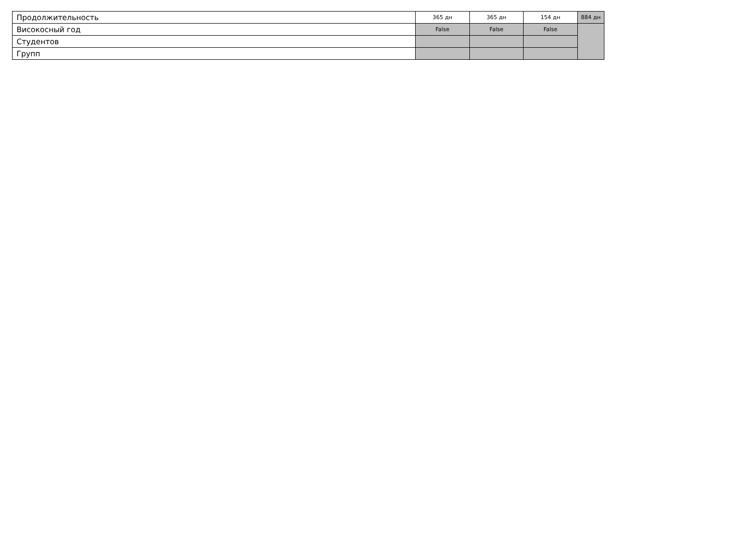| Продолжительность | 365 дн | 365 дн | 154 дн | 884 дн |
| Високосный год | False | False | False | |
| Студентов | | | | |
| Групп | | | | |